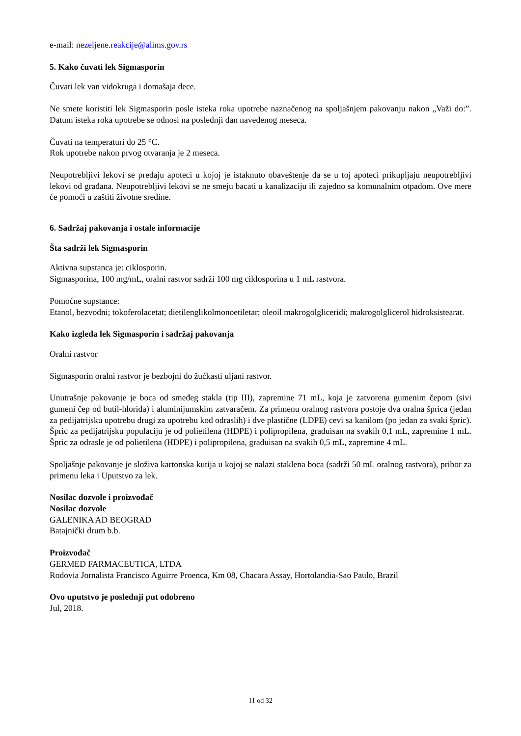e-mail: nezeljene.reakcije@alims.gov.rs
5. Kako čuvati lek Sigmasporin
Čuvati lek van vidokruga i domašaja dece.
Ne smete koristiti lek Sigmasporin posle isteka roka upotrebe naznačenog na spoljašnjem pakovanju nakon „Važi do:”. Datum isteka roka upotrebe se odnosi na poslednji dan navedenog meseca.
Čuvati na temperaturi do 25 °C.
Rok upotrebe nakon prvog otvaranja je 2 meseca.
Neupotrebljivi lekovi se predaju apoteci u kojoj je istaknuto obaveštenje da se u toj apoteci prikupljaju neupotrebljivi lekovi od građana. Neupotrebljivi lekovi se ne smeju bacati u kanalizaciju ili zajedno sa komunalnim otpadom. Ove mere će pomoći u zaštiti životne sredine.
6. Sadržaj pakovanja i ostale informacije
Šta sadrži lek Sigmasporin
Aktivna supstanca je: ciklosporin.
Sigmasporina, 100 mg/mL, oralni rastvor sadrži 100 mg ciklosporina u 1 mL rastvora.
Pomoćne supstance:
Etanol, bezvodni; tokoferolacetat; dietilenglikolmonoetiletar; oleoil makrogolgliceridi; makrogolglicerol hidroksistearat.
Kako izgleda lek Sigmasporin i sadržaj pakovanja
Oralni rastvor
Sigmasporin oralni rastvor je bezbojni do žućkasti uljani rastvor.
Unutrašnje pakovanje je boca od smeđeg stakla (tip III), zapremine 71 mL, koja je zatvorena gumenim čepom (sivi gumeni čep od butil-hlorida) i aluminijumskim zatvaračem. Za primenu oralnog rastvora postoje dva oralna šprica (jedan za pedijatrijsku upotrebu drugi za upotrebu kod odraslih) i dve plastične (LDPE) cevi sa kanilom (po jedan za svaki špric). Špric za pedijatrijsku populaciju je od polietilena (HDPE) i polipropilena, graduisan na svakih 0,1 mL, zapremine 1 mL. Špric za odrasle je od polietilena (HDPE) i polipropilena, graduisan na svakih 0,5 mL, zapremine 4 mL.
Spoljašnje pakovanje je složiva kartonska kutija u kojoj se nalazi staklena boca (sadrži 50 mL oralnog rastvora), pribor za primenu leka i Uputstvo za lek.
Nosilac dozvole i proizvođač
Nosilac dozvole
GALENIKA AD BEOGRAD
Batajnički drum b.b.
Proizvođač
GERMED FARMACEUTICA, LTDA
Rodovia Jornalista Francisco Aguirre Proenca, Km 08, Chacara Assay, Hortolandia-Sao Paulo, Brazil
Ovo uputstvo je poslednji put odobreno
Jul, 2018.
11 od 32